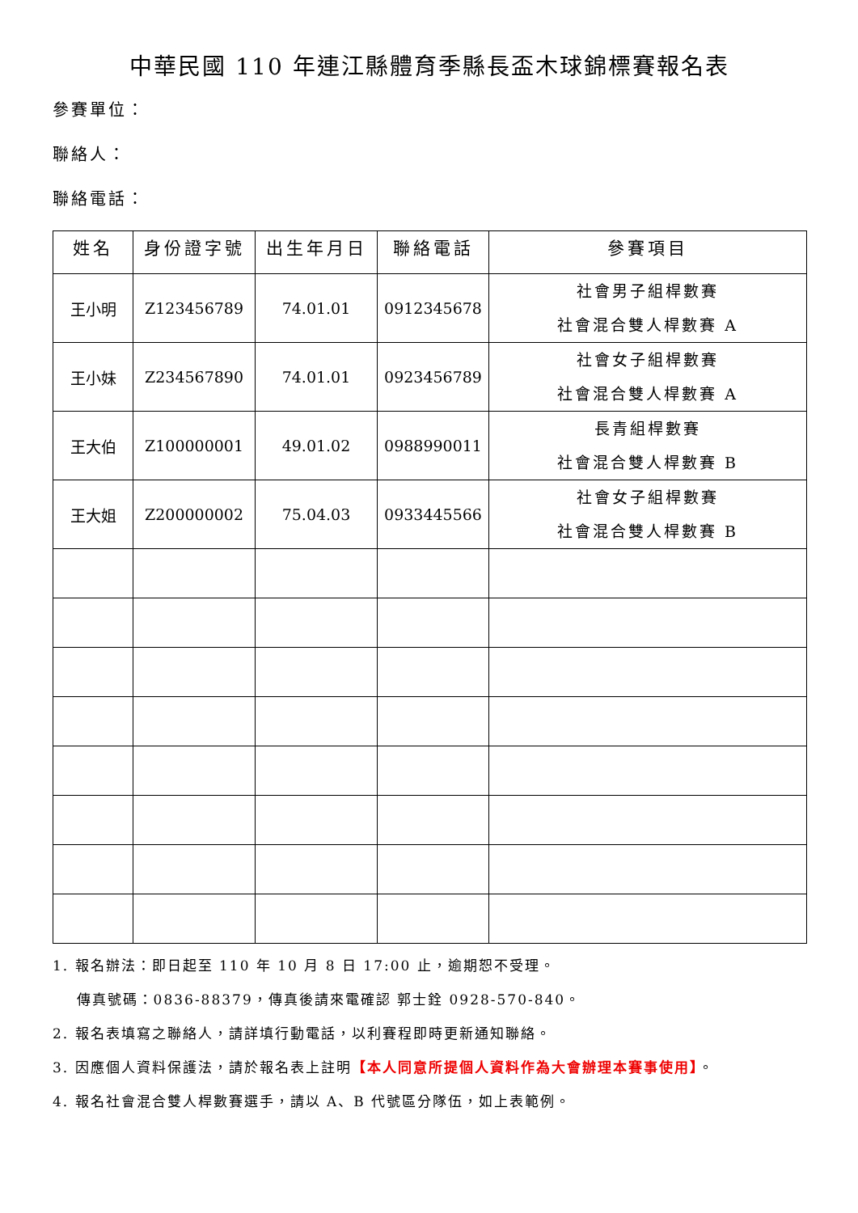中華民國 110 年連江縣體育季縣長盃木球錦標賽報名表
參賽單位：
聯絡人：
聯絡電話：
| 姓名 | 身份證字號 | 出生年月日 | 聯絡電話 | 參賽項目 |
| --- | --- | --- | --- | --- |
| 王小明 | Z123456789 | 74.01.01 | 0912345678 | 社會男子組桿數賽 社會混合雙人桿數賽 A |
| 王小妹 | Z234567890 | 74.01.01 | 0923456789 | 社會女子組桿數賽 社會混合雙人桿數賽 A |
| 王大伯 | Z100000001 | 49.01.02 | 0988990011 | 長青組桿數賽 社會混合雙人桿數賽 B |
| 王大姐 | Z200000002 | 75.04.03 | 0933445566 | 社會女子組桿數賽 社會混合雙人桿數賽 B |
1. 報名辦法：即日起至 110 年 10 月 8 日 17:00 止，逾期恕不受理。
傳真號碼：0836-88379，傳真後請來電確認 郭士銓 0928-570-840。
2. 報名表填寫之聯絡人，請詳填行動電話，以利賽程即時更新通知聯絡。
3. 因應個人資料保護法，請於報名表上註明【本人同意所提個人資料作為大會辦理本賽事使用】。
4. 報名社會混合雙人桿數賽選手，請以 A、B 代號區分隊伍，如上表範例。